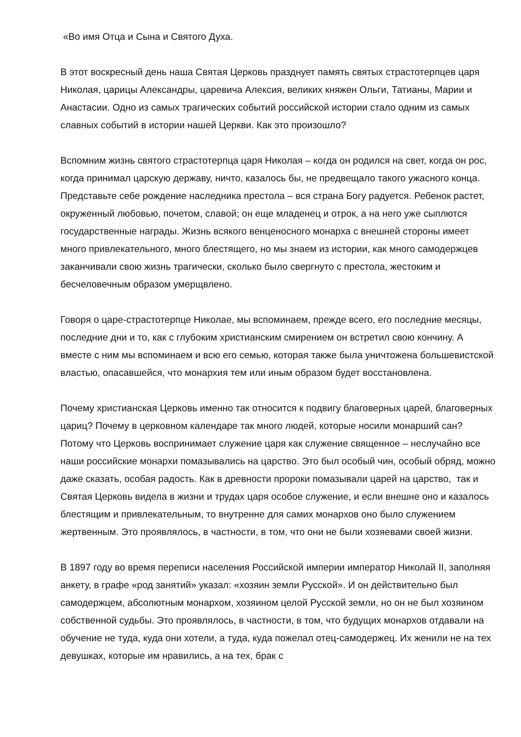«Во имя Отца и Сына и Святого Духа.
В этот воскресный день наша Святая Церковь празднует память святых страстотерпцев царя Николая, царицы Александры, царевича Алексия, великих княжен Ольги, Татианы, Марии и Анастасии. Одно из самых трагических событий российской истории стало одним из самых славных событий в истории нашей Церкви. Как это произошло?
Вспомним жизнь святого страстотерпца царя Николая – когда он родился на свет, когда он рос, когда принимал царскую державу, ничто, казалось бы, не предвещало такого ужасного конца. Представьте себе рождение наследника престола – вся страна Богу радуется. Ребенок растет, окруженный любовью, почетом, славой; он еще младенец и отрок, а на него уже сыплются государственные награды. Жизнь всякого венценосного монарха с внешней стороны имеет много привлекательного, много блестящего, но мы знаем из истории, как много самодержцев заканчивали свою жизнь трагически, сколько было свергнуто с престола, жестоким и бесчеловечным образом умерщвлено.
Говоря о царе-страстотерпце Николае, мы вспоминаем, прежде всего, его последние месяцы, последние дни и то, как с глубоким христианским смирением он встретил свою кончину. А вместе с ним мы вспоминаем и всю его семью, которая также была уничтожена большевистской властью, опасавшейся, что монархия тем или иным образом будет восстановлена.
Почему христианская Церковь именно так относится к подвигу благоверных царей, благоверных цариц? Почему в церковном календаре так много людей, которые носили монарший сан? Потому что Церковь воспринимает служение царя как служение священное – неслучайно все наши российские монархи помазывались на царство. Это был особый чин, особый обряд, можно даже сказать, особая радость. Как в древности пророки помазывали царей на царство, так и Святая Церковь видела в жизни и трудах царя особое служение, и если внешне оно и казалось блестящим и привлекательным, то внутренне для самих монархов оно было служением жертвенным. Это проявлялось, в частности, в том, что они не были хозяевами своей жизни.
В 1897 году во время переписи населения Российской империи император Николай II, заполняя анкету, в графе «род занятий» указал: «хозяин земли Русской». И он действительно был самодержцем, абсолютным монархом, хозяином целой Русской земли, но он не был хозяином собственной судьбы. Это проявлялось, в частности, в том, что будущих монархов отдавали на обучение не туда, куда они хотели, а туда, куда пожелал отец-самодержец. Их женили не на тех девушках, которые им нравились, а на тех, брак с